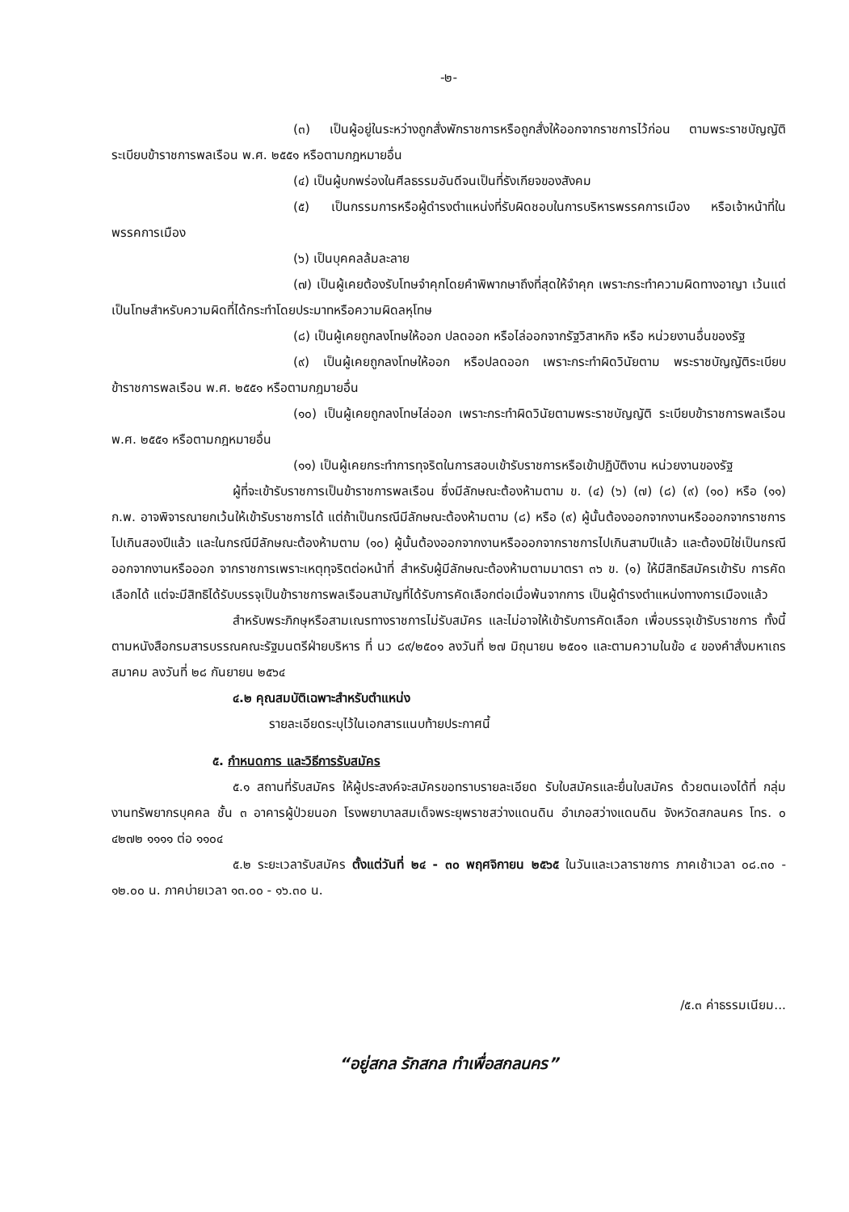-๒-
(๓) เป็นผู้อยู่ในระหว่างถูกสั่งพักราชการหรือถูกสั่งให้ออกจากราชการไว้ก่อน ตามพระราชบัญญัติระเบียบข้าราชการพลเรือน พ.ศ. ๒๕๕๑ หรือตามกฎหมายอื่น
(๔) เป็นผู้บกพร่องในศีลธรรมอันดีจนเป็นที่รังเกียจของสังคม
(๕) เป็นกรรมการหรือผู้ดำรงตำแหน่งที่รับผิดชอบในการบริหารพรรคการเมือง หรือเจ้าหน้าที่ในพรรคการเมือง
(๖) เป็นบุคคลล้มละลาย
(๗) เป็นผู้เคยต้องรับโทษจำคุกโดยคำพิพากษาถึงที่สุดให้จำคุก เพราะกระทำความผิดทางอาญา เว้นแต่เป็นโทษสำหรับความผิดที่ได้กระทำโดยประมาทหรือความผิดลหุโทษ
(๘) เป็นผู้เคยถูกลงโทษให้ออก ปลดออก หรือไล่ออกจากรัฐวิสาหกิจ หรือ หน่วยงานอื่นของรัฐ
(๙) เป็นผู้เคยถูกลงโทษให้ออก หรือปลดออก เพราะกระทำผิดวินัยตาม พระราชบัญญัติระเบียบข้าราชการพลเรือน พ.ศ. ๒๕๕๑ หรือตามกฎมายอื่น
(๑๐) เป็นผู้เคยถูกลงโทษไล่ออก เพราะกระทำผิดวินัยตามพระราชบัญญัติ ระเบียบข้าราชการพลเรือน พ.ศ. ๒๕๕๑ หรือตามกฎหมายอื่น
(๑๑) เป็นผู้เคยกระทำการทุจริตในการสอบเข้ารับราชการหรือเข้าปฏิบัติงาน หน่วยงานของรัฐ
ผู้ที่จะเข้ารับราชการเป็นข้าราชการพลเรือน ซึ่งมีลักษณะต้องห้ามตาม ข. (๔) (๖) (๗) (๘) (๙) (๑๐) หรือ (๑๑) ก.พ. อาจพิจารณายกเว้นให้เข้ารับราชการได้ แต่ถ้าเป็นกรณีมีลักษณะต้องห้ามตาม (๘) หรือ (๙) ผู้นั้นต้องออกจากงานหรือออกจากราชการไปเกินสองปีแล้ว และในกรณีมีลักษณะต้องห้ามตาม (๑๐) ผู้นั้นต้องออกจากงานหรือออกจากราชการไปเกินสามปีแล้ว และต้องมิใช่เป็นกรณีออกจากงานหรือออก จากราชการเพราะเหตุทุจริตต่อหน้าที่ สำหรับผู้มีลักษณะต้องห้ามตามมาตรา ๓๖ ข. (๑) ให้มีสิทธิสมัครเข้ารับ การคัดเลือกได้ แต่จะมีสิทธิได้รับบรรจุเป็นข้าราชการพลเรือนสามัญที่ได้รับการคัดเลือกต่อเมื่อพ้นจากการ เป็นผู้ดำรงตำแหน่งทางการเมืองแล้ว
สำหรับพระภิกษุหรือสามเณรทางราชการไม่รับสมัคร และไม่อาจให้เข้ารับการคัดเลือก เพื่อบรรจุเข้ารับราชการ ทั้งนี้ ตามหนังสือกรมสารบรรณคณะรัฐมนตรีฝ่ายบริหาร ที่ นว ๘๙/๒๕๐๑ ลงวันที่ ๒๗ มิถุนายน ๒๕๐๑ และตามความในข้อ ๔ ของคำสั่งมหาเถรสมาคม ลงวันที่ ๒๘ กันยายน ๒๕๖๔
๔.๒ คุณสมบัติเฉพาะสำหรับตำแหน่ง
รายละเอียดระบุไว้ในเอกสารแนบท้ายประกาศนี้
๕. กำหนดการ และวิธีการรับสมัคร
๕.๑ สถานที่รับสมัคร ให้ผู้ประสงค์จะสมัครขอทราบรายละเอียด รับใบสมัครและยื่นใบสมัคร ด้วยตนเองได้ที่ กลุ่มงานทรัพยากรบุคคล ชั้น ๓ อาคารผู้ป่วยนอก โรงพยาบาลสมเด็จพระยุพราชสว่างแดนดิน อำเภอสว่างแดนดิน จังหวัดสกลนคร โทร. ๐ ๔๒๗๒ ๑๑๑๑ ต่อ ๑๑๐๔
๕.๒ ระยะเวลารับสมัคร ตั้งแต่วันที่ ๒๔ - ๓๐ พฤศจิกายน ๒๕๖๕ ในวันและเวลาราชการ ภาคเช้าเวลา ๐๘.๓๐ - ๑๒.๐๐ น. ภาคบ่ายเวลา ๑๓.๐๐ - ๑๖.๓๐ น.
/๕.๓ ค่าธรรมเนียม...
“อยู่สกล รักสกล ทำเพื่อสกลนคร”